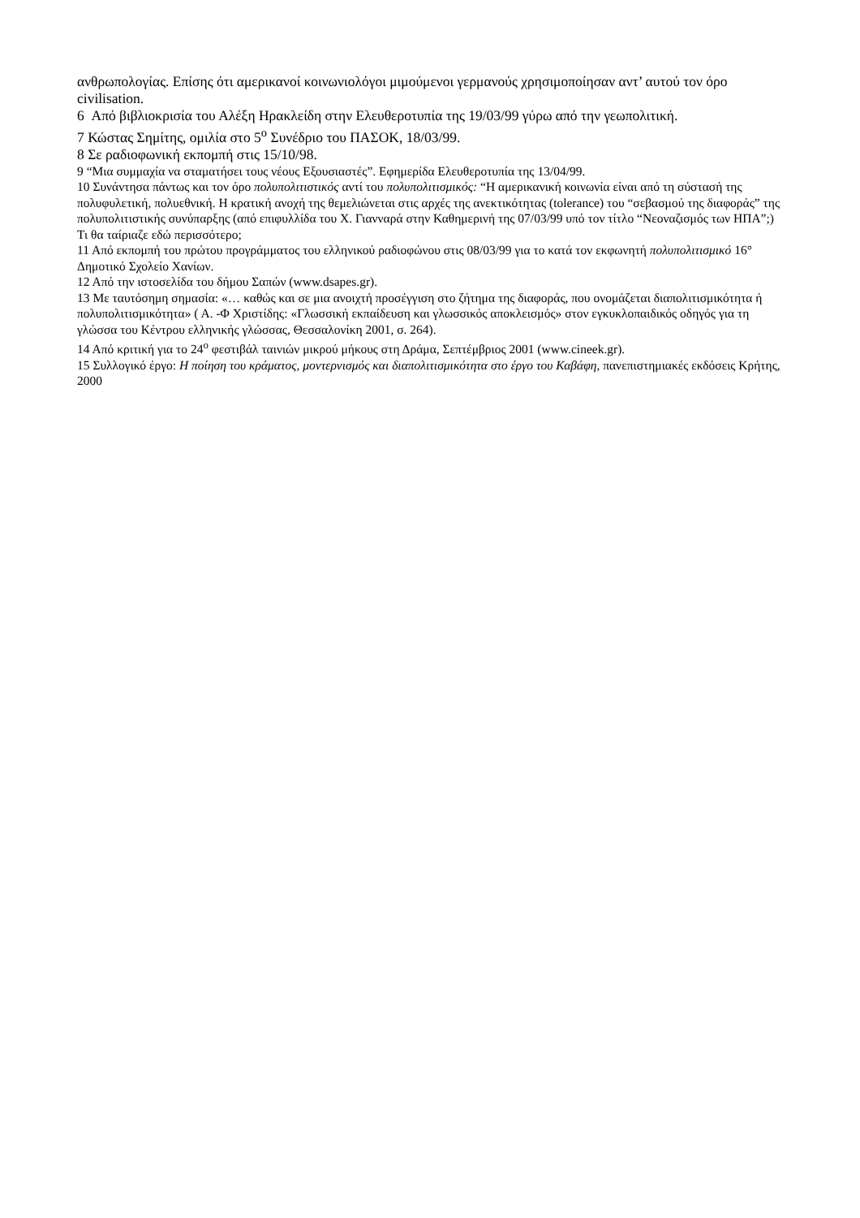ανθρωπολογίας. Επίσης ότι αμερικανοί κοινωνιολόγοι μιμούμενοι γερμανούς χρησιμοποίησαν αντ’ αυτού τον όρο civilisation.
6 Από βιβλιοκρισία του Αλέξη Ηρακλείδη στην Ελευθεροτυπία της 19/03/99 γύρω από την γεωπολιτική.
7 Κώστας Σημίτης, ομιλία στο 5<sup>ο</sup> Συνέδριο του ΠΑΣΟΚ, 18/03/99.
8 Σε ραδιοφωνική εκπομπή στις 15/10/98.
9 “Μια συμμαχία να σταματήσει τους νέους Εξουσιαστές”. Εφημερίδα Ελευθεροτυπία της 13/04/99.
10 Συνάντησα πάντως και τον όρο πολυπολιτιστικός αντί του πολυπολιτισμικός: “Η αμερικανική κοινωνία είναι από τη σύστασή της πολυφυλετική, πολυεθνική. Η κρατική ανοχή της θεμελιώνεται στις αρχές της ανεκτικότητας (tolerance) του “σεβασμού της διαφοράς” της πολυπολιτιστικής συνύπαρξης (από επιφυλλίδα του Χ. Γιανναρά στην Καθημερινή της 07/03/99 υπό τον τίτλο “Νεοναζισμός των ΗΠΑ”;) Τι θα ταίριαζε εδώ περισσότερο;
11 Από εκπομπή του πρώτου προγράμματος του ελληνικού ραδιοφώνου στις 08/03/99 για το κατά τον εκφωνητή πολυπολιτισμικό 16° Δημοτικό Σχολείο Χανίων.
12 Από την ιστοσελίδα του δήμου Σαπών (www.dsapes.gr).
13 Με ταυτόσημη σημασία: «… καθώς και σε μια ανοιχτή προσέγγιση στο ζήτημα της διαφοράς, που ονομάζεται διαπολιτισμικότητα ή πολυπολιτισμικότητα» ( Α. -Φ Χριστίδης: «Γλωσσική εκπαίδευση και γλωσσικός αποκλεισμός» στον εγκυκλοπαιδικός οδηγός για τη γλώσσα του Κέντρου ελληνικής γλώσσας, Θεσσαλονίκη 2001, σ. 264).
14 Από κριτική για το 24<sup>ο</sup> φεστιβάλ ταινιών μικρού μήκους στη Δράμα, Σεπτέμβριος 2001 (www.cineek.gr).
15 Συλλογικό έργο: Η ποίηση του κράματος, μοντερνισμός και διαπολιτισμικότητα στο έργο του Καβάφη, πανεπιστημιακές εκδόσεις Κρήτης, 2000